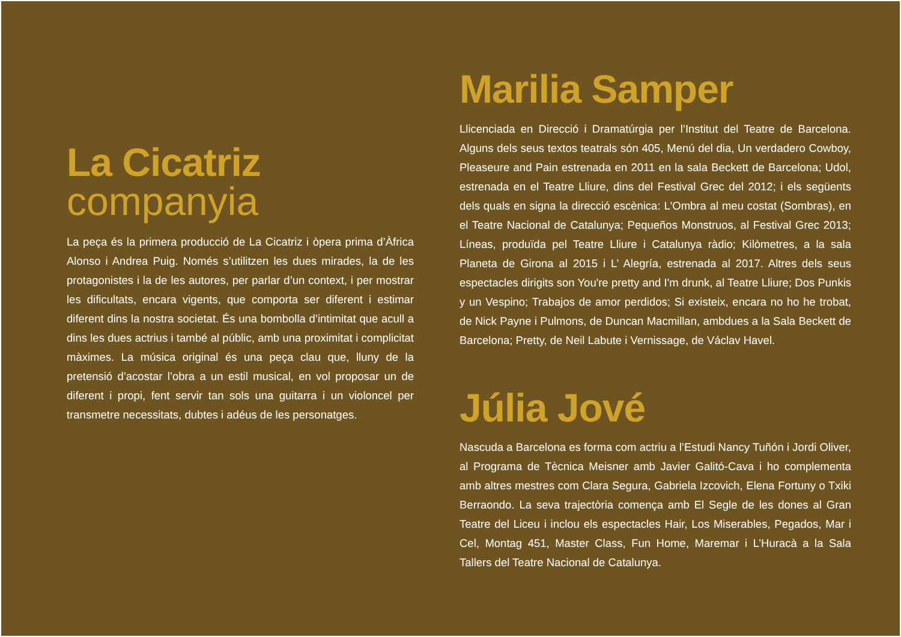La Cicatriz
companyia
La peça és la primera producció de La Cicatriz i òpera prima d’Àfrica Alonso i Andrea Puig. Només s’utilitzen les dues mirades, la de les protagonistes i la de les autores, per parlar d’un context, i per mostrar les dificultats, encara vigents, que comporta ser diferent i estimar diferent dins la nostra societat. És una bombolla d’intimitat que acull a dins les dues actrius i també al públic, amb una proximitat i complicitat màximes. La música original és una peça clau que, lluny de la pretensió d’acostar l’obra a un estil musical, en vol proposar un de diferent i propi, fent servir tan sols una guitarra i un violoncel per transmetre necessitats, dubtes i adéus de les personatges.
Marilia Samper
Llicenciada en Direcció i Dramatúrgia per l’Institut del Teatre de Barcelona. Alguns dels seus textos teatrals són 405, Menú del dia, Un verdadero Cowboy, Pleaseure and Pain estrenada en 2011 en la sala Beckett de Barcelona; Udol, estrenada en el Teatre Lliure, dins del Festival Grec del 2012; i els següents dels quals en signa la direcció escènica: L'Ombra al meu costat (Sombras), en el Teatre Nacional de Catalunya; Pequeños Monstruos, al Festival Grec 2013; Líneas, produïda pel Teatre Lliure i Catalunya ràdio; Kilòmetres, a la sala Planeta de Girona al 2015 i L’ Alegría, estrenada al 2017. Altres dels seus espectacles dirigits son You're pretty and I'm drunk, al Teatre Lliure; Dos Punkis y un Vespino; Trabajos de amor perdidos; Si existeix, encara no ho he trobat, de Nick Payne i Pulmons, de Duncan Macmillan, ambdues a la Sala Beckett de Barcelona; Pretty, de Neil Labute i Vernissage, de Václav Havel.
Júlia Jové
Nascuda a Barcelona es forma com actriu a l’Estudi Nancy Tuñón i Jordi Oliver, al Programa de Tècnica Meisner amb Javier Galitó-Cava i ho complementa amb altres mestres com Clara Segura, Gabriela Izcovich, Elena Fortuny o Txiki Berraondo. La seva trajectòria comença amb El Segle de les dones al Gran Teatre del Liceu i inclou els espectacles Hair, Los Miserables, Pegados, Mar i Cel, Montag 451, Master Class, Fun Home, Maremar i L’Huracà a la Sala Tallers del Teatre Nacional de Catalunya.